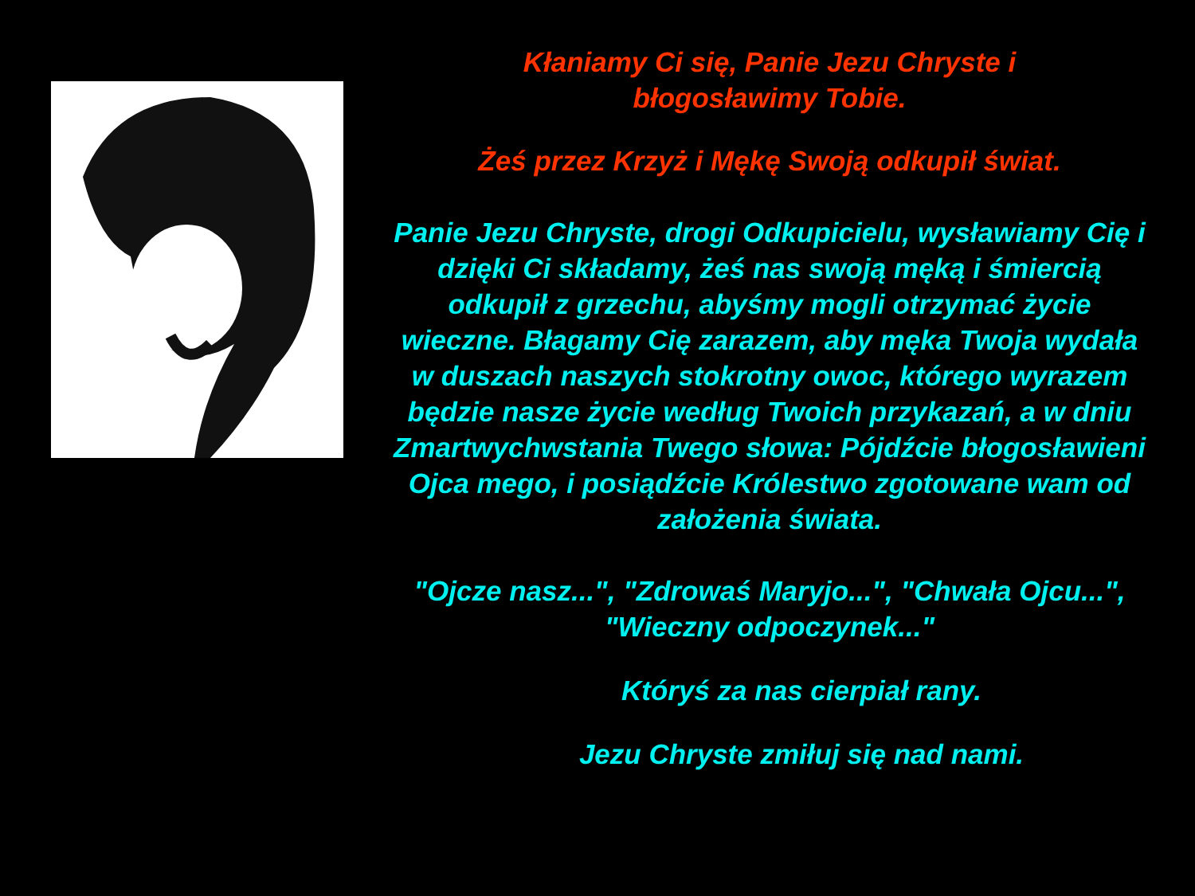Kłaniamy Ci się, Panie Jezu Chryste i
błogosławimy Tobie.
Żeś przez Krzyż i Mękę Swoją odkupił świat.
Panie Jezu Chryste, drogi Odkupicielu, wysławiamy Cię i dzięki Ci składamy, żeś nas swoją męką i śmiercią odkupił z grzechu, abyśmy mogli otrzymać życie wieczne. Błagamy Cię zarazem, aby męka Twoja wydała w duszach naszych stokrotny owoc, którego wyrazem będzie nasze życie według Twoich przykazań, a w dniu Zmartwychwstania Twego słowa: Pójdźcie błogosławieni Ojca mego, i posiądźcie Królestwo zgotowane wam od założenia świata.
"Ojcze nasz...", "Zdrowaś Maryjo...", "Chwała Ojcu...", "Wieczny odpoczynek..."
Któryś za nas cierpiał rany.
Jezu Chryste zmiłuj się nad nami.